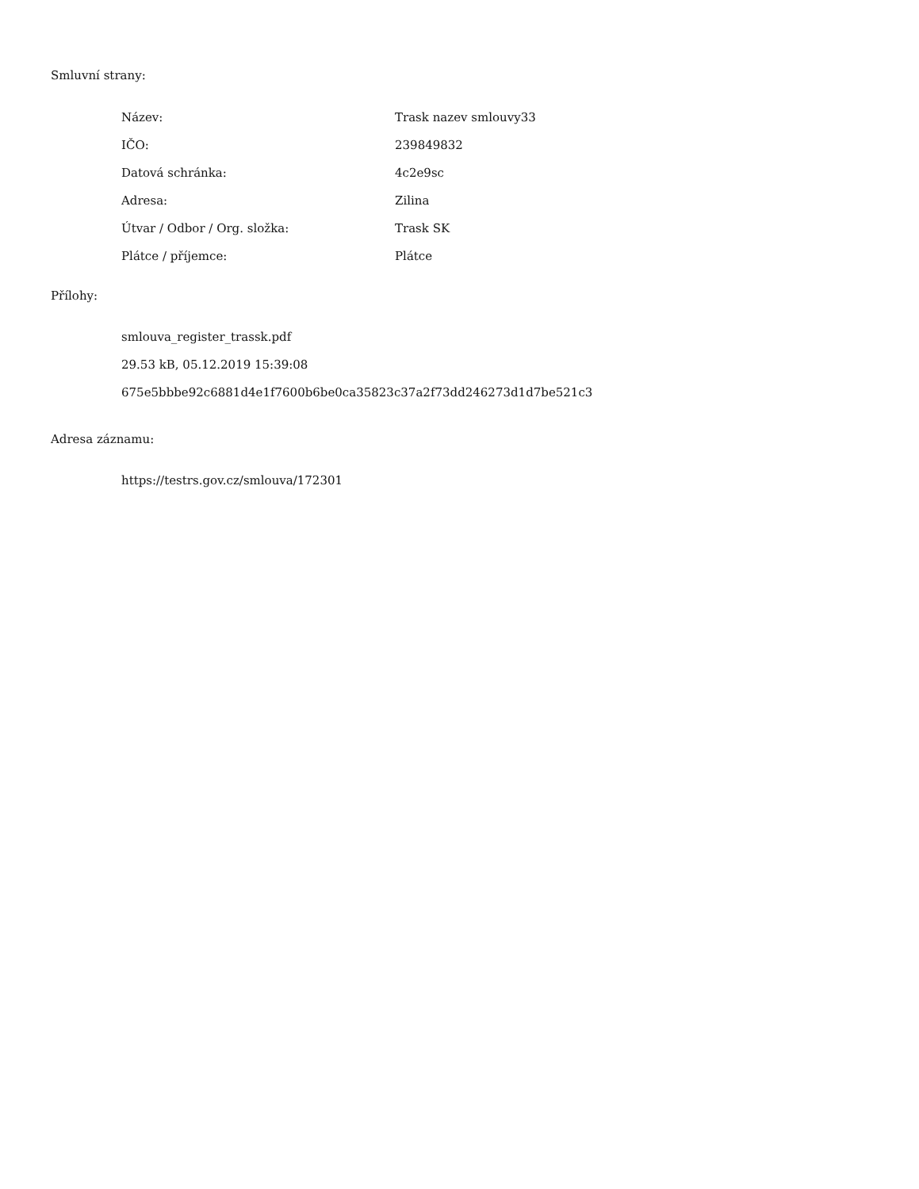Smluvní strany:
| Název: | Trask nazev smlouvy33 |
| IČO: | 239849832 |
| Datová schránka: | 4c2e9sc |
| Adresa: | Zilina |
| Útvar / Odbor / Org. složka: | Trask SK |
| Plátce / příjemce: | Plátce |
Přílohy:
smlouva_register_trassk.pdf
29.53 kB, 05.12.2019 15:39:08
675e5bbbe92c6881d4e1f7600b6be0ca35823c37a2f73dd246273d1d7be521c3
Adresa záznamu:
https://testrs.gov.cz/smlouva/172301